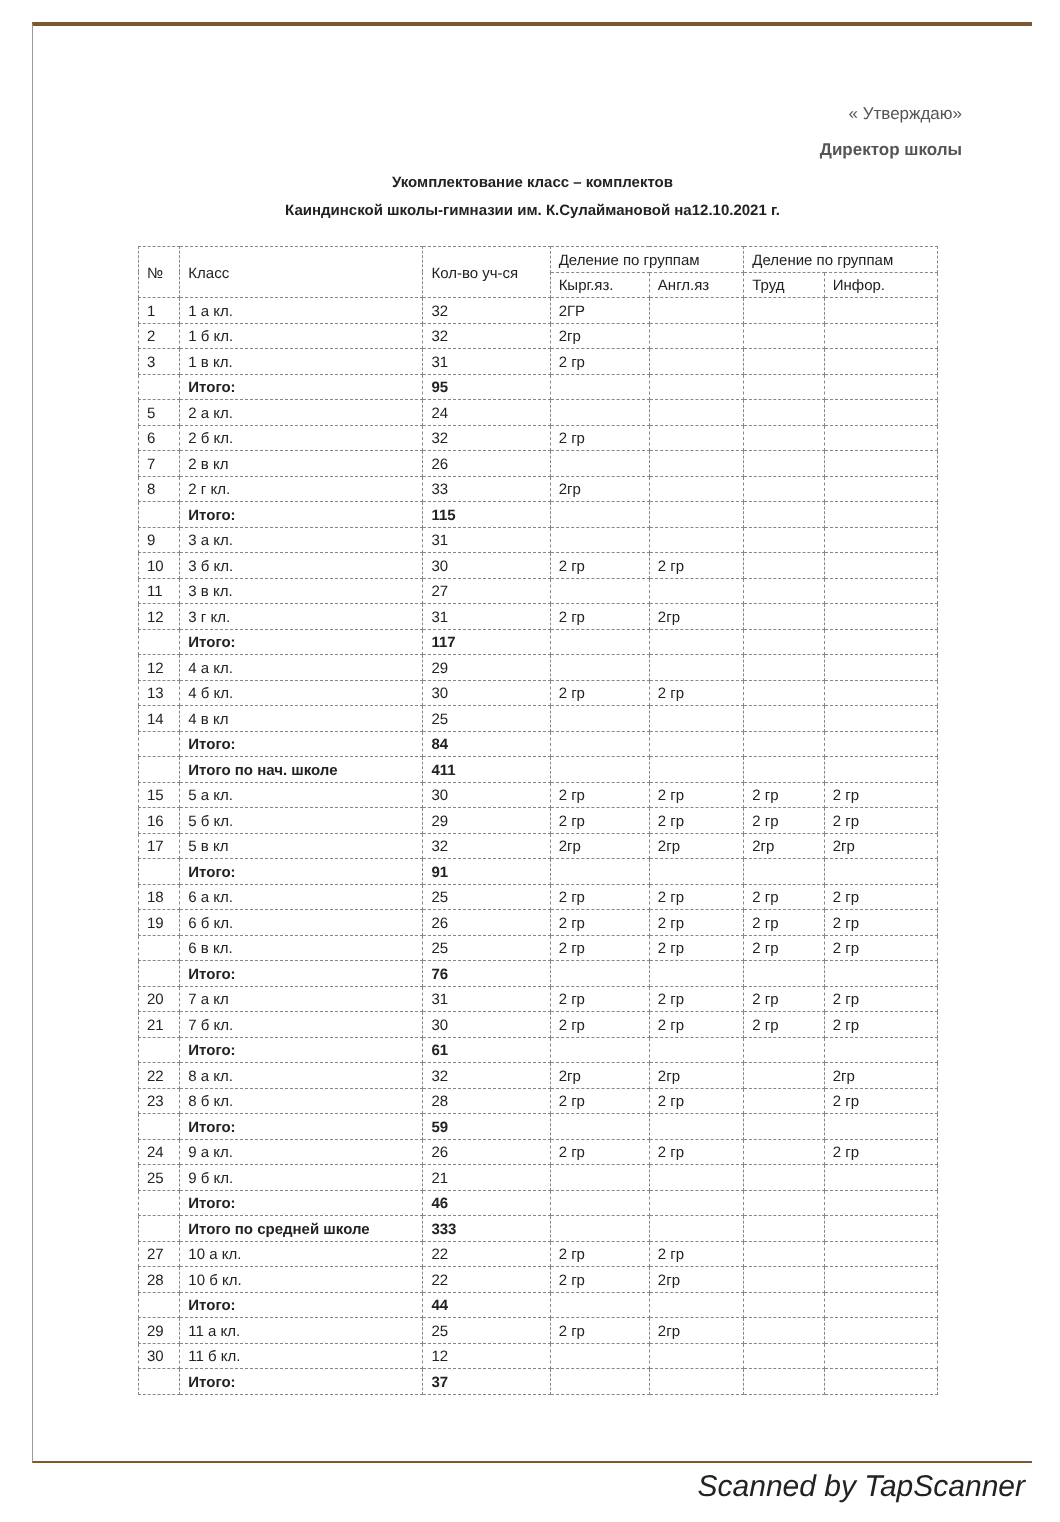« Утверждаю»
Директор школы
Укомплектование класс – комплектов
Каиндинской школы-гимназии им. К.Сулаймановой на12.10.2021 г.
| № | Класс | Кол-во уч-ся | Деление по группам | | Деление по группам | |
| --- | --- | --- | --- | --- | --- | --- |
| | | | Кырг.яз. | Англ.яз | Труд | Инфор. |
| 1 | 1 а кл. | 32 | 2ГР | | | |
| 2 | 1 б кл. | 32 | 2гр | | | |
| 3 | 1 в кл. | 31 | 2 гр | | | |
| | Итого: | 95 | | | | |
| 5 | 2 а кл. | 24 | | | | |
| 6 | 2 б кл. | 32 | 2 гр | | | |
| 7 | 2 в кл | 26 | | | | |
| 8 | 2 г кл. | 33 | 2гр | | | |
| | Итого: | 115 | | | | |
| 9 | 3 а кл. | 31 | | | | |
| 10 | 3 б кл. | 30 | 2 гр | 2 гр | | |
| 11 | 3 в кл. | 27 | | | | |
| 12 | 3 г кл. | 31 | 2 гр | 2гр | | |
| | Итого: | 117 | | | | |
| 12 | 4 а кл. | 29 | | | | |
| 13 | 4 б кл. | 30 | 2 гр | 2 гр | | |
| 14 | 4 в кл | 25 | | | | |
| | Итого: | 84 | | | | |
| | Итого по нач. школе | 411 | | | | |
| 15 | 5 а кл. | 30 | 2 гр | 2 гр | 2 гр | 2 гр |
| 16 | 5 б кл. | 29 | 2 гр | 2 гр | 2 гр | 2 гр |
| 17 | 5 в кл | 32 | 2гр | 2гр | 2гр | 2гр |
| | Итого: | 91 | | | | |
| 18 | 6 а кл. | 25 | 2 гр | 2 гр | 2 гр | 2 гр |
| 19 | 6 б кл. | 26 | 2 гр | 2 гр | 2 гр | 2 гр |
| | 6 в кл. | 25 | 2 гр | 2 гр | 2 гр | 2 гр |
| | Итого: | 76 | | | | |
| 20 | 7 а кл | 31 | 2 гр | 2 гр | 2 гр | 2 гр |
| 21 | 7 б кл. | 30 | 2 гр | 2 гр | 2 гр | 2 гр |
| | Итого: | 61 | | | | |
| 22 | 8 а кл. | 32 | 2гр | 2гр | | 2гр |
| 23 | 8 б кл. | 28 | 2 гр | 2 гр | | 2 гр |
| | Итого: | 59 | | | | |
| 24 | 9 а кл. | 26 | 2 гр | 2 гр | | 2 гр |
| 25 | 9 б кл. | 21 | | | | |
| | Итого: | 46 | | | | |
| | Итого по средней школе | 333 | | | | |
| 27 | 10 а кл. | 22 | 2 гр | 2 гр | | |
| 28 | 10 б кл. | 22 | 2 гр | 2гр | | |
| | Итого: | 44 | | | | |
| 29 | 11 а кл. | 25 | 2 гр | 2гр | | |
| 30 | 11 б кл. | 12 | | | | |
| | Итого: | 37 | | | | |
Scanned by TapScanner